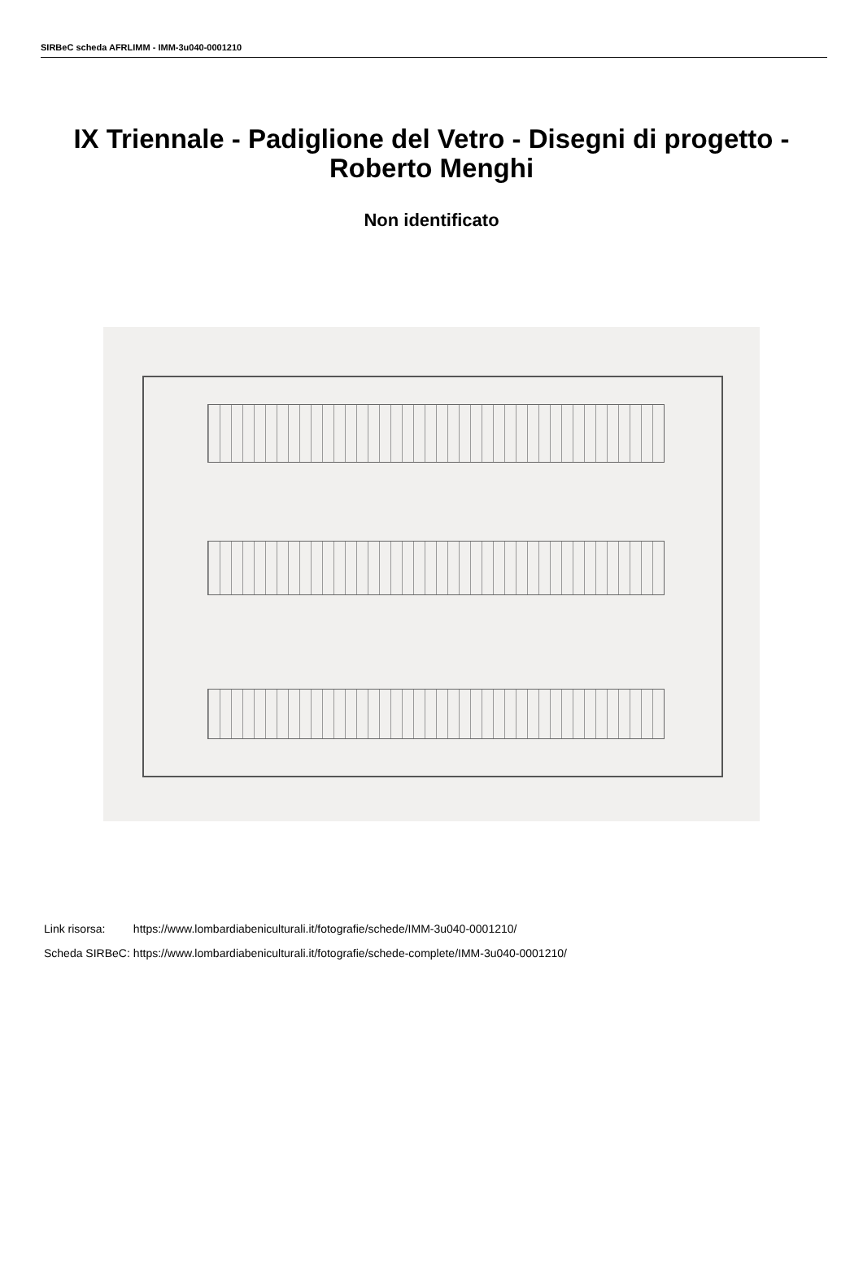SIRBeC scheda AFRLIMM - IMM-3u040-0001210
IX Triennale - Padiglione del Vetro - Disegni di progetto - Roberto Menghi
Non identificato
| Link risorsa: | https://www.lombardiabeniculturali.it/fotografie/schede/IMM-3u040-0001210/ |
| Scheda SIRBeC: | https://www.lombardiabeniculturali.it/fotografie/schede-complete/IMM-3u040-0001210/ |